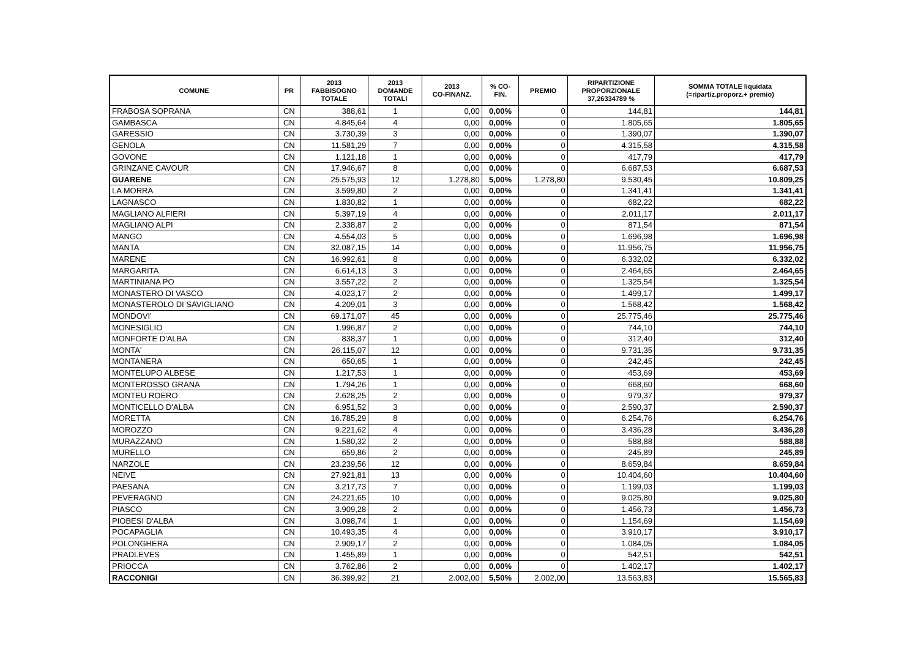| COMUNE | PR | 2013 FABBISOGNO TOTALE | 2013 DOMANDE TOTALI | 2013 CO-FINANZ. | % CO- FIN. | PREMIO | RIPARTIZIONE PROPORZIONALE 37,26334789 % | SOMMA TOTALE liquidata (=ripartiz.proporz.+ premio) |
| --- | --- | --- | --- | --- | --- | --- | --- | --- |
| FRABOSA SOPRANA | CN | 388,61 | 1 | 0,00 | 0,00% | 0 | 144,81 | 144,81 |
| GAMBASCA | CN | 4.845,64 | 4 | 0,00 | 0,00% | 0 | 1.805,65 | 1.805,65 |
| GARESSIO | CN | 3.730,39 | 3 | 0,00 | 0,00% | 0 | 1.390,07 | 1.390,07 |
| GENOLA | CN | 11.581,29 | 7 | 0,00 | 0,00% | 0 | 4.315,58 | 4.315,58 |
| GOVONE | CN | 1.121,18 | 1 | 0,00 | 0,00% | 0 | 417,79 | 417,79 |
| GRINZANE CAVOUR | CN | 17.946,67 | 8 | 0,00 | 0,00% | 0 | 6.687,53 | 6.687,53 |
| GUARENE | CN | 25.575,93 | 12 | 1.278,80 | 5,00% | 1.278,80 | 9.530,45 | 10.809,25 |
| LA MORRA | CN | 3.599,80 | 2 | 0,00 | 0,00% | 0 | 1.341,41 | 1.341,41 |
| LAGNASCO | CN | 1.830,82 | 1 | 0,00 | 0,00% | 0 | 682,22 | 682,22 |
| MAGLIANO ALFIERI | CN | 5.397,19 | 4 | 0,00 | 0,00% | 0 | 2.011,17 | 2.011,17 |
| MAGLIANO ALPI | CN | 2.338,87 | 2 | 0,00 | 0,00% | 0 | 871,54 | 871,54 |
| MANGO | CN | 4.554,03 | 5 | 0,00 | 0,00% | 0 | 1.696,98 | 1.696,98 |
| MANTA | CN | 32.087,15 | 14 | 0,00 | 0,00% | 0 | 11.956,75 | 11.956,75 |
| MARENE | CN | 16.992,61 | 8 | 0,00 | 0,00% | 0 | 6.332,02 | 6.332,02 |
| MARGARITA | CN | 6.614,13 | 3 | 0,00 | 0,00% | 0 | 2.464,65 | 2.464,65 |
| MARTINIANA PO | CN | 3.557,22 | 2 | 0,00 | 0,00% | 0 | 1.325,54 | 1.325,54 |
| MONASTERO DI VASCO | CN | 4.023,17 | 2 | 0,00 | 0,00% | 0 | 1.499,17 | 1.499,17 |
| MONASTEROLO DI SAVIGLIANO | CN | 4.209,01 | 3 | 0,00 | 0,00% | 0 | 1.568,42 | 1.568,42 |
| MONDOVI' | CN | 69.171,07 | 45 | 0,00 | 0,00% | 0 | 25.775,46 | 25.775,46 |
| MONESIGLIO | CN | 1.996,87 | 2 | 0,00 | 0,00% | 0 | 744,10 | 744,10 |
| MONFORTE D'ALBA | CN | 838,37 | 1 | 0,00 | 0,00% | 0 | 312,40 | 312,40 |
| MONTA' | CN | 26.115,07 | 12 | 0,00 | 0,00% | 0 | 9.731,35 | 9.731,35 |
| MONTANERA | CN | 650,65 | 1 | 0,00 | 0,00% | 0 | 242,45 | 242,45 |
| MONTELUPO ALBESE | CN | 1.217,53 | 1 | 0,00 | 0,00% | 0 | 453,69 | 453,69 |
| MONTEROSSO GRANA | CN | 1.794,26 | 1 | 0,00 | 0,00% | 0 | 668,60 | 668,60 |
| MONTEU ROERO | CN | 2.628,25 | 2 | 0,00 | 0,00% | 0 | 979,37 | 979,37 |
| MONTICELLO D'ALBA | CN | 6.951,52 | 3 | 0,00 | 0,00% | 0 | 2.590,37 | 2.590,37 |
| MORETTA | CN | 16.785,29 | 8 | 0,00 | 0,00% | 0 | 6.254,76 | 6.254,76 |
| MOROZZO | CN | 9.221,62 | 4 | 0,00 | 0,00% | 0 | 3.436,28 | 3.436,28 |
| MURAZZANO | CN | 1.580,32 | 2 | 0,00 | 0,00% | 0 | 588,88 | 588,88 |
| MURELLO | CN | 659,86 | 2 | 0,00 | 0,00% | 0 | 245,89 | 245,89 |
| NARZOLE | CN | 23.239,56 | 12 | 0,00 | 0,00% | 0 | 8.659,84 | 8.659,84 |
| NEIVE | CN | 27.921,81 | 13 | 0,00 | 0,00% | 0 | 10.404,60 | 10.404,60 |
| PAESANA | CN | 3.217,73 | 7 | 0,00 | 0,00% | 0 | 1.199,03 | 1.199,03 |
| PEVERAGNO | CN | 24.221,65 | 10 | 0,00 | 0,00% | 0 | 9.025,80 | 9.025,80 |
| PIASCO | CN | 3.909,28 | 2 | 0,00 | 0,00% | 0 | 1.456,73 | 1.456,73 |
| PIOBESI D'ALBA | CN | 3.098,74 | 1 | 0,00 | 0,00% | 0 | 1.154,69 | 1.154,69 |
| POCAPAGLIA | CN | 10.493,35 | 4 | 0,00 | 0,00% | 0 | 3.910,17 | 3.910,17 |
| POLONGHERA | CN | 2.909,17 | 2 | 0,00 | 0,00% | 0 | 1.084,05 | 1.084,05 |
| PRADLEVES | CN | 1.455,89 | 1 | 0,00 | 0,00% | 0 | 542,51 | 542,51 |
| PRIOCCA | CN | 3.762,86 | 2 | 0,00 | 0,00% | 0 | 1.402,17 | 1.402,17 |
| RACCONIGI | CN | 36.399,92 | 21 | 2.002,00 | 5,50% | 2.002,00 | 13.563,83 | 15.565,83 |